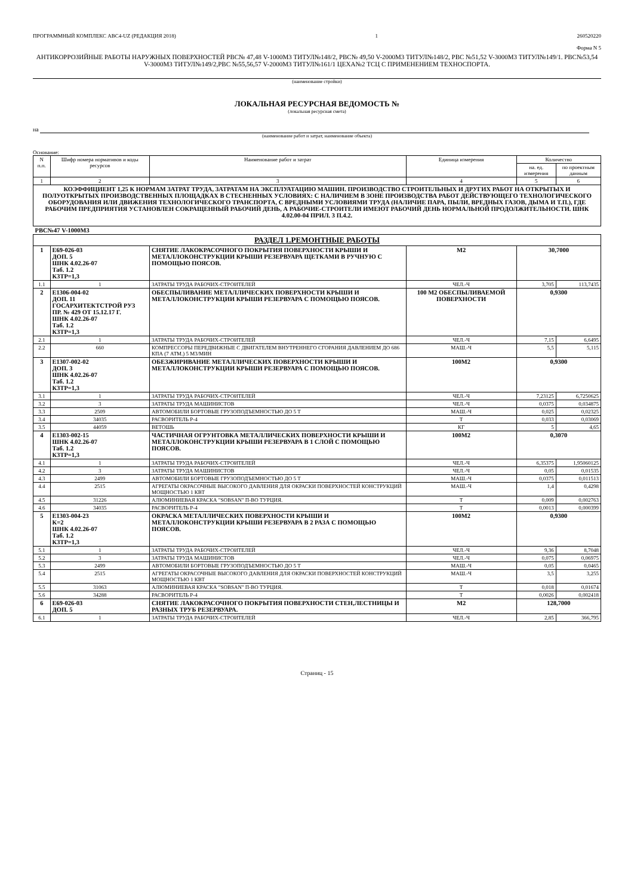ПРОГРАММНЫЙ КОМПЛЕКС АВС4-UZ (РЕДАКЦИЯ 2018) 1 260520220
Форма N 5
АНТИКОРРОЗИЙНЫЕ РАБОТЫ НАРУЖНЫХ ПОВЕРХНОСТЕЙ РВС№ 47,48 V-1000М3 ТИТУЛ№148/2, РВС№ 49,50 V-2000М3 ТИТУЛ№148/2, РВС №51,52 V-3000М3 ТИТУЛ№149/1. РВС№53,54 V-3000М3 ТИТУЛ№149/2,РВС №55,56,57 V-2000М3 ТИТУЛ№161/1 ЦЕХА№2 ТСЦ С ПРИМЕНЕНИЕМ ТЕХНОСПОРТА.
(наименование стройки)
ЛОКАЛЬНАЯ РЕСУРСНАЯ ВЕДОМОСТЬ №
(локальная ресурсная смета)
на
(наименование работ и затрат, наименование объекта)
Основание:
| N п.п. | Шифр номера нормативов и коды ресурсов | Наименование работ и затрат | Единица измерения | Количество | |
| --- | --- | --- | --- | --- | --- |
| | | | | на. ед. измерения | по проектным данным |
| 1 | 2 | 3 | 4 | 5 | 6 |
| КОЭФФИЦИЕНТ 1,25 К НОРМАМ ЗАТРАТ ТРУДА, ЗАТРАТАМ НА ЭКСПЛУАТАЦИЮ МАШИН. ПРОИЗВОДСТВО СТРОИТЕЛЬНЫХ И ДРУГИХ РАБОТ НА ОТКРЫТЫХ И ПОЛУОТКРЫТЫХ ПРОИЗВОДСТВЕННЫХ ПЛОЩАДКАХ В СТЕСНЕННЫХ УСЛОВИЯХ: С НАЛИЧИЕМ В ЗОНЕ ПРОИЗВОДСТВА РАБОТ ДЕЙСТВУЮЩЕГО ТЕХНОЛОГИЧЕСКОГО ОБОРУДОВАНИЯ ИЛИ ДВИЖЕНИЯ ТЕХНОЛОГИЧЕСКОГО ТРАНСПОРТА, С ВРЕДНЫМИ УСЛОВИЯМИ ТРУДА (НАЛИЧИЕ ПАРА, ПЫЛИ, ВРЕДНЫХ ГАЗОВ, ДЫМА И Т.П.), ГДЕ РАБОЧИМ ПРЕДПРИЯТИЯ УСТАНОВЛЕН СОКРАЩЕННЫЙ РАБОЧИЙ ДЕНЬ, А РАБОЧИЕ-СТРОИТЕЛИ ИМЕЮТ РАБОЧИЙ ДЕНЬ НОРМАЛЬНОЙ ПРОДОЛЖИТЕЛЬНОСТИ. ШНК 4.02.00-04 ПРИЛ. 3 П.4.2. | | | | | |
| РВС№47 V-1000М3 | | | | | |
| РАЗДЕЛ 1.РЕМОНТНЫЕ РАБОТЫ | | | | | |
| 1 | Е69-026-03 ДОП. 5 ШНК 4.02.26-07 Таб. 1.2 К3ТР=1,3 | СНЯТИЕ ЛАКОКРАСОЧНОГО ПОКРЫТИЯ ПОВЕРХНОСТИ КРЫШИ И МЕТАЛЛОКОНСТРУКЦИИ КРЫШИ РЕЗЕРВУАРА ЩЕТКАМИ В РУЧНУЮ С ПОМОЩЬЮ ПОЯСОВ. | М2 | 30,7000 | |
| 1.1 | 1 | ЗАТРАТЫ ТРУДА РАБОЧИХ-СТРОИТЕЛЕЙ | ЧЕЛ.-Ч | 3,705 | 113,7435 |
| 2 | Е1306-004-02 ДОП. 11 ГОСАРХИТЕКТСТРОЙ РУЗ ПР. № 429 ОТ 15.12.17 Г. ШНК 4.02.26-07 Таб. 1.2 К3ТР=1,3 | ОБЕСПЫЛИВАНИЕ МЕТАЛЛИЧЕСКИХ ПОВЕРХНОСТИ КРЫШИ И МЕТАЛЛОКОНСТРУКЦИИ КРЫШИ РЕЗЕРВУАРА С ПОМОЩЬЮ ПОЯСОВ. | 100 М2 ОБЕСПЫЛИВАЕМОЙ ПОВЕРХНОСТИ | 0,9300 | |
| 2.1 | 1 | ЗАТРАТЫ ТРУДА РАБОЧИХ-СТРОИТЕЛЕЙ | ЧЕЛ.-Ч | 7,15 | 6,6495 |
| 2.2 | 660 | КОМПРЕССОРЫ ПЕРЕДВИЖНЫЕ С ДВИГАТЕЛЕМ ВНУТРЕННЕГО СГОРАНИЯ ДАВЛЕНИЕМ ДО 686 КПА (7 АТМ.) 5 М3/МИН | МАШ.-Ч | 5,5 | 5,115 |
| 3 | Е1307-002-02 ДОП. 3 ШНК 4.02.26-07 Таб. 1.2 К3ТР=1,3 | ОБЕЗЖИРИВАНИЕ МЕТАЛЛИЧЕСКИХ ПОВЕРХНОСТИ КРЫШИ И МЕТАЛЛОКОНСТРУКЦИИ КРЫШИ РЕЗЕРВУАРА С ПОМОЩЬЮ ПОЯСОВ. | 100М2 | 0,9300 | |
| 3.1 | 1 | ЗАТРАТЫ ТРУДА РАБОЧИХ-СТРОИТЕЛЕЙ | ЧЕЛ.-Ч | 7,23125 | 6,7250625 |
| 3.2 | 3 | ЗАТРАТЫ ТРУДА МАШИНИСТОВ | ЧЕЛ.-Ч | 0,0375 | 0,034875 |
| 3.3 | 2509 | АВТОМОБИЛИ БОРТОВЫЕ ГРУЗОПОДЪЕМНОСТЬЮ ДО 5 Т | МАШ.-Ч | 0,025 | 0,02325 |
| 3.4 | 34035 | РАСВОРИТЕЛЬ Р-4 | Т | 0,033 | 0,03069 |
| 3.5 | 44059 | ВЕТОШЬ | КГ | 5 | 4,65 |
| 4 | Е1303-002-15 ШНК 4.02.26-07 Таб. 1.2 К3ТР=1,3 | ЧАСТИЧНАЯ ОГРУНТОВКА МЕТАЛЛИЧЕСКИХ ПОВЕРХНОСТИ КРЫШИ И МЕТАЛЛОКОНСТРУКЦИИ КРЫШИ РЕЗЕРВУАРА В 1 СЛОЙ С ПОМОЩЬЮ ПОЯСОВ. | 100М2 | 0,3070 | |
| 4.1 | 1 | ЗАТРАТЫ ТРУДА РАБОЧИХ-СТРОИТЕЛЕЙ | ЧЕЛ.-Ч | 6,35375 | 1,95060125 |
| 4.2 | 3 | ЗАТРАТЫ ТРУДА МАШИНИСТОВ | ЧЕЛ.-Ч | 0,05 | 0,01535 |
| 4.3 | 2499 | АВТОМОБИЛИ БОРТОВЫЕ ГРУЗОПОДЪЕМНОСТЬЮ ДО 5 Т | МАШ.-Ч | 0,0375 | 0,011513 |
| 4.4 | 2515 | АГРЕГАТЫ ОКРАСОЧНЫЕ ВЫСОКОГО ДАВЛЕНИЯ ДЛЯ ОКРАСКИ ПОВЕРХНОСТЕЙ КОНСТРУКЦИЙ МОЩНОСТЬЮ 1 КВТ | МАШ.-Ч | 1,4 | 0,4298 |
| 4.5 | 31226 | АЛЮМИНИЕВАЯ КРАСКА "SOBSAN" П-ВО ТУРЦИЯ. | Т | 0,009 | 0,002763 |
| 4.6 | 34035 | РАСВОРИТЕЛЬ Р-4 | Т | 0,0013 | 0,000399 |
| 5 | Е1303-004-23 К=2 ШНК 4.02.26-07 Таб. 1.2 К3ТР=1,3 | ОКРАСКА МЕТАЛЛИЧЕСКИХ ПОВЕРХНОСТИ КРЫШИ И МЕТАЛЛОКОНСТРУКЦИИ КРЫШИ РЕЗЕРВУАРА В 2 РАЗА С ПОМОЩЬЮ ПОЯСОВ. | 100М2 | 0,9300 | |
| 5.1 | 1 | ЗАТРАТЫ ТРУДА РАБОЧИХ-СТРОИТЕЛЕЙ | ЧЕЛ.-Ч | 9,36 | 8,7048 |
| 5.2 | 3 | ЗАТРАТЫ ТРУДА МАШИНИСТОВ | ЧЕЛ.-Ч | 0,075 | 0,06975 |
| 5.3 | 2499 | АВТОМОБИЛИ БОРТОВЫЕ ГРУЗОПОДЪЕМНОСТЬЮ ДО 5 Т | МАШ.-Ч | 0,05 | 0,0465 |
| 5.4 | 2515 | АГРЕГАТЫ ОКРАСОЧНЫЕ ВЫСОКОГО ДАВЛЕНИЯ ДЛЯ ОКРАСКИ ПОВЕРХНОСТЕЙ КОНСТРУКЦИЙ МОЩНОСТЬЮ 1 КВТ | МАШ.-Ч | 3,5 | 3,255 |
| 5.5 | 31063 | АЛЮМИНИЕВАЯ КРАСКА "SOBSAN" П-ВО ТУРЦИЯ. | Т | 0,018 | 0,01674 |
| 5.6 | 34288 | РАСВОРИТЕЛЬ Р-4 | Т | 0,0026 | 0,002418 |
| 6 | Е69-026-03 ДОП. 5 | СНЯТИЕ ЛАКОКРАСОЧНОГО ПОКРЫТИЯ ПОВЕРХНОСТИ СТЕН,ЛЕСТНИЦЫ И РАЗНЫХ ТРУБ РЕЗЕРВУАРА. | М2 | 128,7000 | |
| 6.1 | 1 | ЗАТРАТЫ ТРУДА РАБОЧИХ-СТРОИТЕЛЕЙ | ЧЕЛ.-Ч | 2,85 | 366,795 |
Страниц - 15